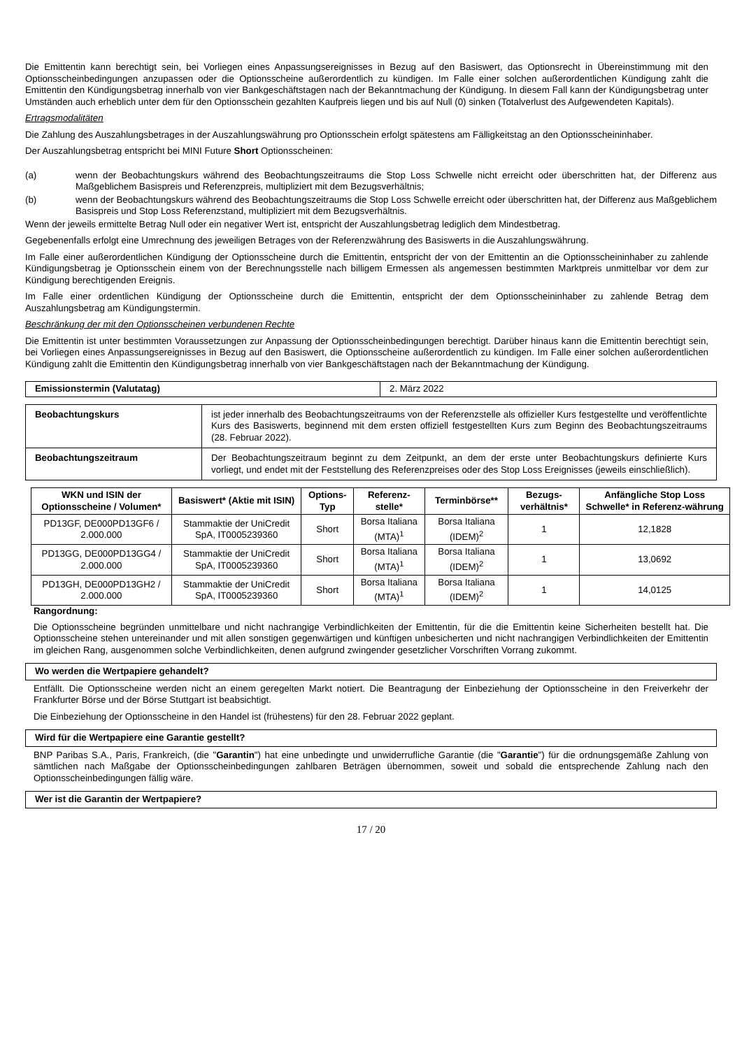Die Emittentin kann berechtigt sein, bei Vorliegen eines Anpassungsereignisses in Bezug auf den Basiswert, das Optionsrecht in Übereinstimmung mit den Optionsscheinbedingungen anzupassen oder die Optionsscheine außerordentlich zu kündigen. Im Falle einer solchen außerordentlichen Kündigung zahlt die Emittentin den Kündigungsbetrag innerhalb von vier Bankgeschäftstagen nach der Bekanntmachung der Kündigung. In diesem Fall kann der Kündigungsbetrag unter Umständen auch erheblich unter dem für den Optionsschein gezahlten Kaufpreis liegen und bis auf Null (0) sinken (Totalverlust des Aufgewendeten Kapitals).
Ertragsmodalitäten
Die Zahlung des Auszahlungsbetrages in der Auszahlungswährung pro Optionsschein erfolgt spätestens am Fälligkeitstag an den Optionsscheininhaber.
Der Auszahlungsbetrag entspricht bei MINI Future Short Optionsscheinen:
(a) wenn der Beobachtungskurs während des Beobachtungszeitraums die Stop Loss Schwelle nicht erreicht oder überschritten hat, der Differenz aus Maßgeblichem Basispreis und Referenzpreis, multipliziert mit dem Bezugsverhältnis;
(b) wenn der Beobachtungskurs während des Beobachtungszeitraums die Stop Loss Schwelle erreicht oder überschritten hat, der Differenz aus Maßgeblichem Basispreis und Stop Loss Referenzstand, multipliziert mit dem Bezugsverhältnis.
Wenn der jeweils ermittelte Betrag Null oder ein negativer Wert ist, entspricht der Auszahlungsbetrag lediglich dem Mindestbetrag.
Gegebenenfalls erfolgt eine Umrechnung des jeweiligen Betrages von der Referenzwährung des Basiswerts in die Auszahlungswährung.
Im Falle einer außerordentlichen Kündigung der Optionsscheine durch die Emittentin, entspricht der von der Emittentin an die Optionsscheininhaber zu zahlende Kündigungsbetrag je Optionsschein einem von der Berechnungsstelle nach billigem Ermessen als angemessen bestimmten Marktpreis unmittelbar vor dem zur Kündigung berechtigenden Ereignis.
Im Falle einer ordentlichen Kündigung der Optionsscheine durch die Emittentin, entspricht der dem Optionsscheininhaber zu zahlende Betrag dem Auszahlungsbetrag am Kündigungstermin.
Beschränkung der mit den Optionsscheinen verbundenen Rechte
Die Emittentin ist unter bestimmten Voraussetzungen zur Anpassung der Optionsscheinbedingungen berechtigt. Darüber hinaus kann die Emittentin berechtigt sein, bei Vorliegen eines Anpassungsereignisses in Bezug auf den Basiswert, die Optionsscheine außerordentlich zu kündigen. Im Falle einer solchen außerordentlichen Kündigung zahlt die Emittentin den Kündigungsbetrag innerhalb von vier Bankgeschäftstagen nach der Bekanntmachung der Kündigung.
| Emissionstermin (Valutatag) | 2. März 2022 |
| Beobachtungskurs | ist jeder innerhalb des Beobachtungszeitraums von der Referenzstelle als offizieller Kurs festgestellte und veröffentlichte Kurs des Basiswerts, beginnend mit dem ersten offiziell festgestellten Kurs zum Beginn des Beobachtungszeitraums (28. Februar 2022). |
| Beobachtungszeitraum | Der Beobachtungszeitraum beginnt zu dem Zeitpunkt, an dem der erste unter Beobachtungskurs definierte Kurs vorliegt, und endet mit der Feststellung des Referenzpreises oder des Stop Loss Ereignisses (jeweils einschließlich). |
| WKN und ISIN der Optionsscheine / Volumen* | Basiswert* (Aktie mit ISIN) | Options-Typ | Referenz-stelle* | Terminbörse** | Bezugs-verhältnis* | Anfängliche Stop Loss Schwelle* in Referenz-währung |
| --- | --- | --- | --- | --- | --- | --- |
| PD13GF, DE000PD13GF6 / 2.000.000 | Stammaktie der UniCredit SpA, IT0005239360 | Short | Borsa Italiana (MTA)<sup>1</sup> | Borsa Italiana (IDEM)<sup>2</sup> | 1 | 12,1828 |
| PD13GG, DE000PD13GG4 / 2.000.000 | Stammaktie der UniCredit SpA, IT0005239360 | Short | Borsa Italiana (MTA)<sup>1</sup> | Borsa Italiana (IDEM)<sup>2</sup> | 1 | 13,0692 |
| PD13GH, DE000PD13GH2 / 2.000.000 | Stammaktie der UniCredit SpA, IT0005239360 | Short | Borsa Italiana (MTA)<sup>1</sup> | Borsa Italiana (IDEM)<sup>2</sup> | 1 | 14,0125 |
Rangordnung:
Die Optionsscheine begründen unmittelbare und nicht nachrangige Verbindlichkeiten der Emittentin, für die die Emittentin keine Sicherheiten bestellt hat. Die Optionsscheine stehen untereinander und mit allen sonstigen gegenwärtigen und künftigen unbesicherten und nicht nachrangigen Verbindlichkeiten der Emittentin im gleichen Rang, ausgenommen solche Verbindlichkeiten, denen aufgrund zwingender gesetzlicher Vorschriften Vorrang zukommt.
Wo werden die Wertpapiere gehandelt?
Entfällt. Die Optionsscheine werden nicht an einem geregelten Markt notiert. Die Beantragung der Einbeziehung der Optionsscheine in den Freiverkehr der Frankfurter Börse und der Börse Stuttgart ist beabsichtigt.
Die Einbeziehung der Optionsscheine in den Handel ist (frühestens) für den 28. Februar 2022 geplant.
Wird für die Wertpapiere eine Garantie gestellt?
BNP Paribas S.A., Paris, Frankreich, (die "Garantin") hat eine unbedingte und unwiderrufliche Garantie (die "Garantie") für die ordnungsgemäße Zahlung von sämtlichen nach Maßgabe der Optionsscheinbedingungen zahlbaren Beträgen übernommen, soweit und sobald die entsprechende Zahlung nach den Optionsscheinbedingungen fällig wäre.
Wer ist die Garantin der Wertpapiere?
17 / 20